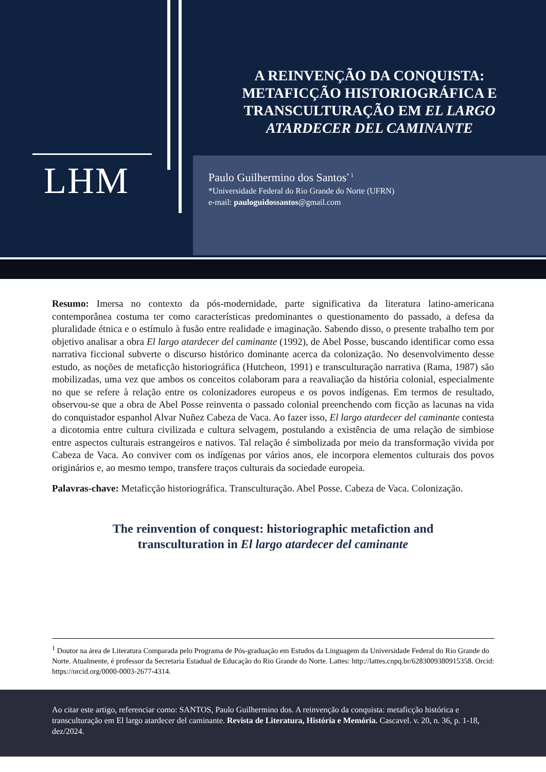LHM
A REINVENÇÃO DA CONQUISTA:
METAFICÇÃO HISTORIOGRÁFICA E
TRANSCULTURAÇÃO EM EL LARGO
ATARDECER DEL CAMINANTE
Paulo Guilhermino dos Santos<sup>* 1</sup>
*Universidade Federal do Rio Grande do Norte (UFRN)
e-mail: pauloguidossantos@gmail.com
Resumo: Imersa no contexto da pós-modernidade, parte significativa da literatura latino-americana contemporânea costuma ter como características predominantes o questionamento do passado, a defesa da pluralidade étnica e o estímulo à fusão entre realidade e imaginação. Sabendo disso, o presente trabalho tem por objetivo analisar a obra El largo atardecer del caminante (1992), de Abel Posse, buscando identificar como essa narrativa ficcional subverte o discurso histórico dominante acerca da colonização. No desenvolvimento desse estudo, as noções de metaficção historiográfica (Hutcheon, 1991) e transculturação narrativa (Rama, 1987) são mobilizadas, uma vez que ambos os conceitos colaboram para a reavaliação da história colonial, especialmente no que se refere à relação entre os colonizadores europeus e os povos indígenas. Em termos de resultado, observou-se que a obra de Abel Posse reinventa o passado colonial preenchendo com ficção as lacunas na vida do conquistador espanhol Alvar Nuñez Cabeza de Vaca. Ao fazer isso, El largo atardecer del caminante contesta a dicotomia entre cultura civilizada e cultura selvagem, postulando a existência de uma relação de simbiose entre aspectos culturais estrangeiros e nativos. Tal relação é simbolizada por meio da transformação vivida por Cabeza de Vaca. Ao conviver com os indígenas por vários anos, ele incorpora elementos culturais dos povos originários e, ao mesmo tempo, transfere traços culturais da sociedade europeia.
Palavras-chave: Metaficção historiográfica. Transculturação. Abel Posse. Cabeza de Vaca. Colonização.
The reinvention of conquest: historiographic metafiction and
transculturation in El largo atardecer del caminante
<sup>1</sup> Doutor na área de Literatura Comparada pelo Programa de Pós-graduação em Estudos da Linguagem da Universidade Federal do Rio Grande do Norte. Atualmente, é professor da Secretaria Estadual de Educação do Rio Grande do Norte. Lattes: http://lattes.cnpq.br/6283009380915358. Orcid: https://orcid.org/0000-0003-2677-4314.
Ao citar este artigo, referenciar como: SANTOS, Paulo Guilhermino dos. A reinvenção da conquista: metaficção histórica e transculturação em El largo atardecer del caminante. Revista de Literatura, História e Memória. Cascavel. v. 20, n. 36, p. 1-18, dez/2024.